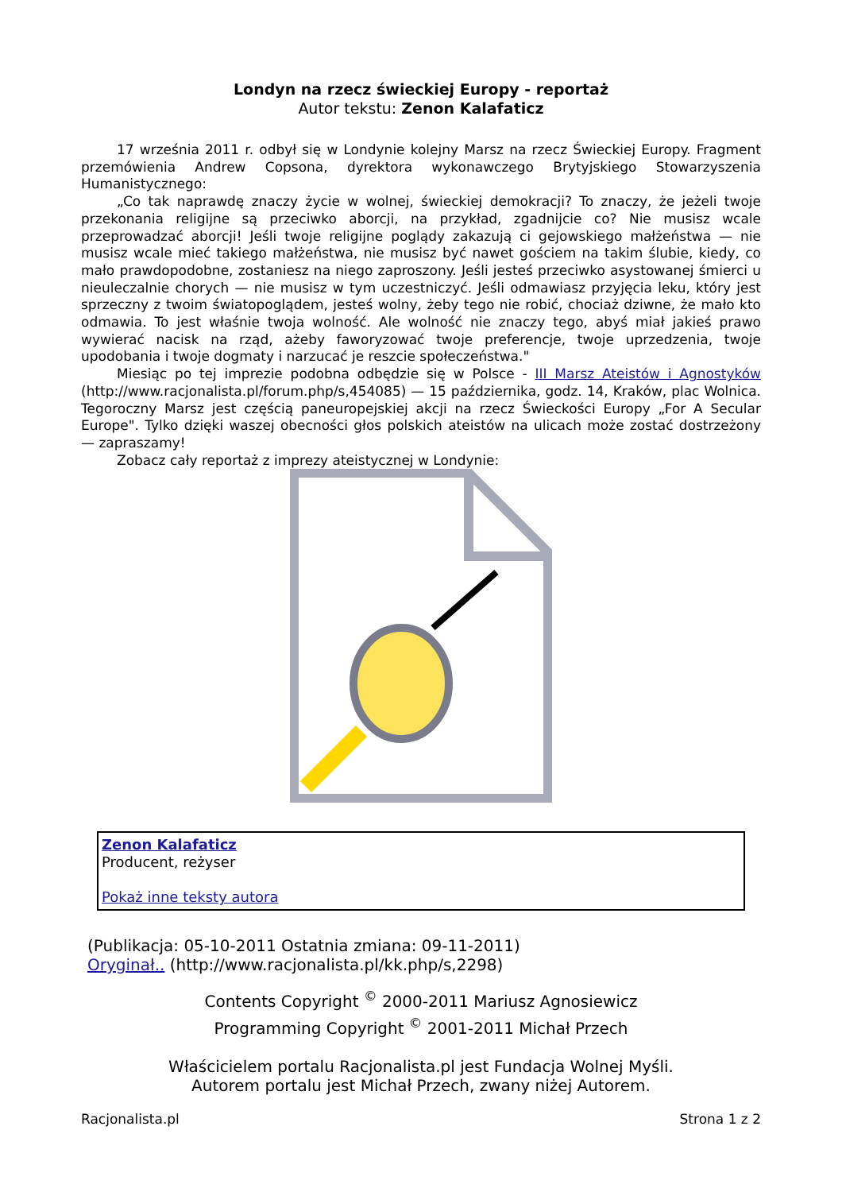Londyn na rzecz świeckiej Europy - reportaż
Autor tekstu: Zenon Kalafaticz
17 września 2011 r. odbył się w Londynie kolejny Marsz na rzecz Świeckiej Europy. Fragment przemówienia Andrew Copsona, dyrektora wykonawczego Brytyjskiego Stowarzyszenia Humanistycznego:
„Co tak naprawdę znaczy życie w wolnej, świeckiej demokracji? To znaczy, że jeżeli twoje przekonania religijne są przeciwko aborcji, na przykład, zgadnijcie co? Nie musisz wcale przeprowadzać aborcji! Jeśli twoje religijne poglądy zakazują ci gejowskiego małżeństwa — nie musisz wcale mieć takiego małżeństwa, nie musisz być nawet gościem na takim ślubie, kiedy, co mało prawdopodobne, zostaniesz na niego zaproszony. Jeśli jesteś przeciwko asystowanej śmierci u nieuleczalnie chorych — nie musisz w tym uczestniczyć. Jeśli odmawiasz przyjęcia leku, który jest sprzeczny z twoim światopoglądem, jesteś wolny, żeby tego nie robić, chociaż dziwne, że mało kto odmawia. To jest właśnie twoja wolność. Ale wolność nie znaczy tego, abyś miał jakieś prawo wywierać nacisk na rząd, ażeby faworyzować twoje preferencje, twoje uprzedzenia, twoje upodobania i twoje dogmaty i narzucać je reszcie społeczeństwa."
Miesiąc po tej imprezie podobna odbędzie się w Polsce - III Marsz Ateistów i Agnostyków (http://www.racjonalista.pl/forum.php/s,454085) — 15 października, godz. 14, Kraków, plac Wolnica. Tegoroczny Marsz jest częścią paneuropejskiej akcji na rzecz Świeckości Europy „For A Secular Europe". Tylko dzięki waszej obecności głos polskich ateistów na ulicach może zostać dostrzeżony — zapraszamy!
Zobacz cały reportaż z imprezy ateistycznej w Londynie:
Zenon Kalafaticz
Producent, reżyser
Pokaż inne teksty autora
(Publikacja: 05-10-2011 Ostatnia zmiana: 09-11-2011)
Oryginał.. (http://www.racjonalista.pl/kk.php/s,2298)
Contents Copyright <sup>©</sup> 2000-2011 Mariusz Agnosiewicz
Programming Copyright <sup>©</sup> 2001-2011 Michał Przech
Właścicielem portalu Racjonalista.pl jest Fundacja Wolnej Myśli.
Autorem portalu jest Michał Przech, zwany niżej Autorem.
Racjonalista.pl Strona 1 z 2